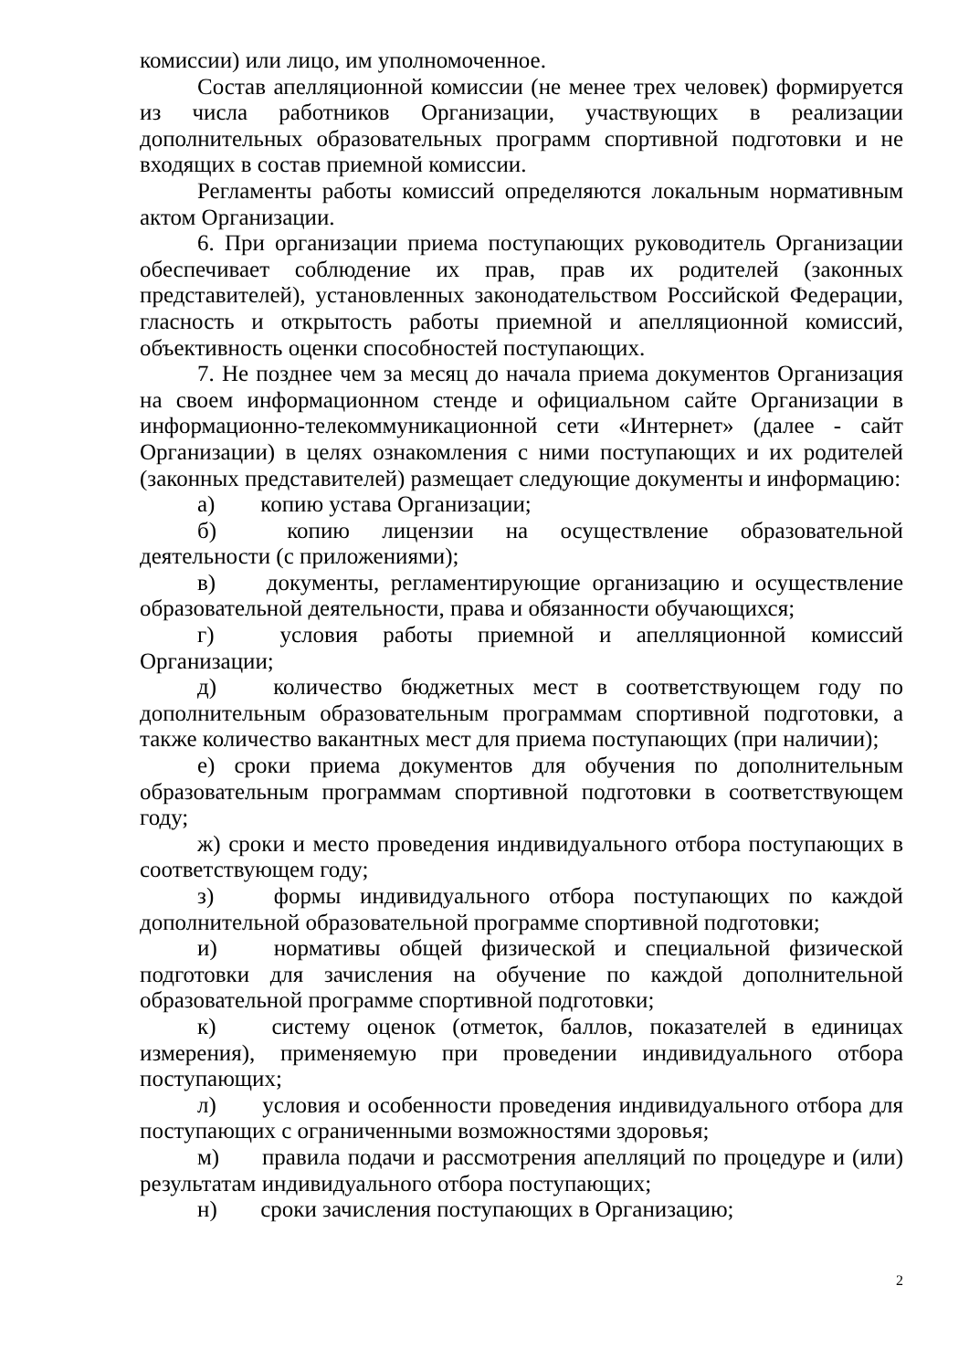комиссии) или лицо, им уполномоченное.
Состав апелляционной комиссии (не менее трех человек) формируется из числа работников Организации, участвующих в реализации дополнительных образовательных программ спортивной подготовки и не входящих в состав приемной комиссии.
Регламенты работы комиссий определяются локальным нормативным актом Организации.
6. При организации приема поступающих руководитель Организации обеспечивает соблюдение их прав, прав их родителей (законных представителей), установленных законодательством Российской Федерации, гласность и открытость работы приемной и апелляционной комиссий, объективность оценки способностей поступающих.
7. Не позднее чем за месяц до начала приема документов Организация на своем информационном стенде и официальном сайте Организации в информационно-телекоммуникационной сети «Интернет» (далее - сайт Организации) в целях ознакомления с ними поступающих и их родителей (законных представителей) размещает следующие документы и информацию:
а) копию устава Организации;
б) копию лицензии на осуществление образовательной деятельности (с приложениями);
в) документы, регламентирующие организацию и осуществление образовательной деятельности, права и обязанности обучающихся;
г) условия работы приемной и апелляционной комиссий Организации;
д) количество бюджетных мест в соответствующем году по дополнительным образовательным программам спортивной подготовки, а также количество вакантных мест для приема поступающих (при наличии);
е) сроки приема документов для обучения по дополнительным образовательным программам спортивной подготовки в соответствующем году;
ж) сроки и место проведения индивидуального отбора поступающих в соответствующем году;
з) формы индивидуального отбора поступающих по каждой дополнительной образовательной программе спортивной подготовки;
и) нормативы общей физической и специальной физической подготовки для зачисления на обучение по каждой дополнительной образовательной программе спортивной подготовки;
к) систему оценок (отметок, баллов, показателей в единицах измерения), применяемую при проведении индивидуального отбора поступающих;
л) условия и особенности проведения индивидуального отбора для поступающих с ограниченными возможностями здоровья;
м) правила подачи и рассмотрения апелляций по процедуре и (или) результатам индивидуального отбора поступающих;
н) сроки зачисления поступающих в Организацию;
2